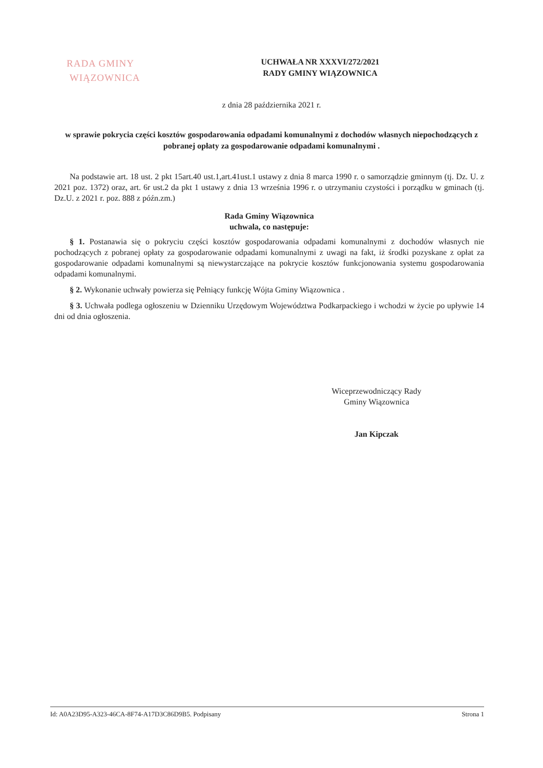RADA GMINY
WIĄZOWNICA
UCHWAŁA NR XXXVI/272/2021
RADY GMINY WIĄZOWNICA
z dnia 28 października 2021 r.
w sprawie pokrycia części kosztów gospodarowania odpadami komunalnymi z dochodów własnych niepochodzących z pobranej opłaty za gospodarowanie odpadami komunalnymi .
Na podstawie art. 18 ust. 2 pkt 15art.40 ust.1,art.41ust.1 ustawy z dnia 8 marca 1990 r. o samorządzie gminnym (tj. Dz. U. z 2021 poz. 1372) oraz, art. 6r ust.2 da pkt 1 ustawy z dnia 13 września 1996 r. o utrzymaniu czystości i porządku w gminach (tj. Dz.U. z 2021 r. poz. 888 z późn.zm.)
Rada Gminy Wiązownica
uchwala, co następuje:
§ 1. Postanawia się o pokryciu części kosztów gospodarowania odpadami komunalnymi z dochodów własnych nie pochodzących z pobranej opłaty za gospodarowanie odpadami komunalnymi z uwagi na fakt, iż środki pozyskane z opłat za gospodarowanie odpadami komunalnymi są niewystarczające na pokrycie kosztów funkcjonowania systemu gospodarowania odpadami komunalnymi.
§ 2. Wykonanie uchwały powierza się Pełniący funkcję Wójta Gminy Wiązownica .
§ 3. Uchwała podlega ogłoszeniu w Dzienniku Urzędowym Województwa Podkarpackiego i wchodzi w życie po upływie 14 dni od dnia ogłoszenia.
Wiceprzewodniczący Rady
Gminy Wiązownica
Jan Kipczak
Id: A0A23D95-A323-46CA-8F74-A17D3C86D9B5. Podpisany Strona 1